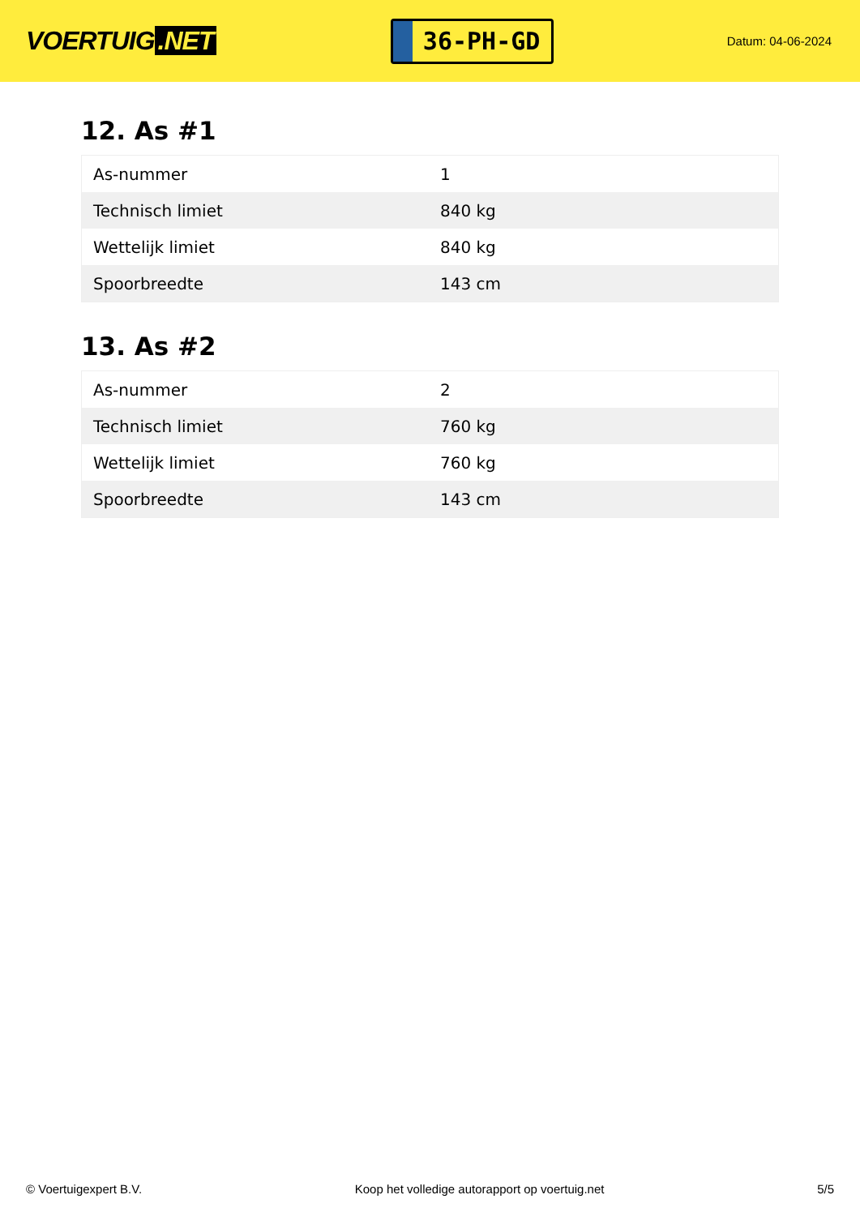VOERTUIG.NET
36-PH-GD
Datum: 04-06-2024
12. As #1
| As-nummer | 1 |
| Technisch limiet | 840 kg |
| Wettelijk limiet | 840 kg |
| Spoorbreedte | 143 cm |
13. As #2
| As-nummer | 2 |
| Technisch limiet | 760 kg |
| Wettelijk limiet | 760 kg |
| Spoorbreedte | 143 cm |
© Voertuigexpert B.V. Koop het volledige autorapport op voertuig.net 5/5